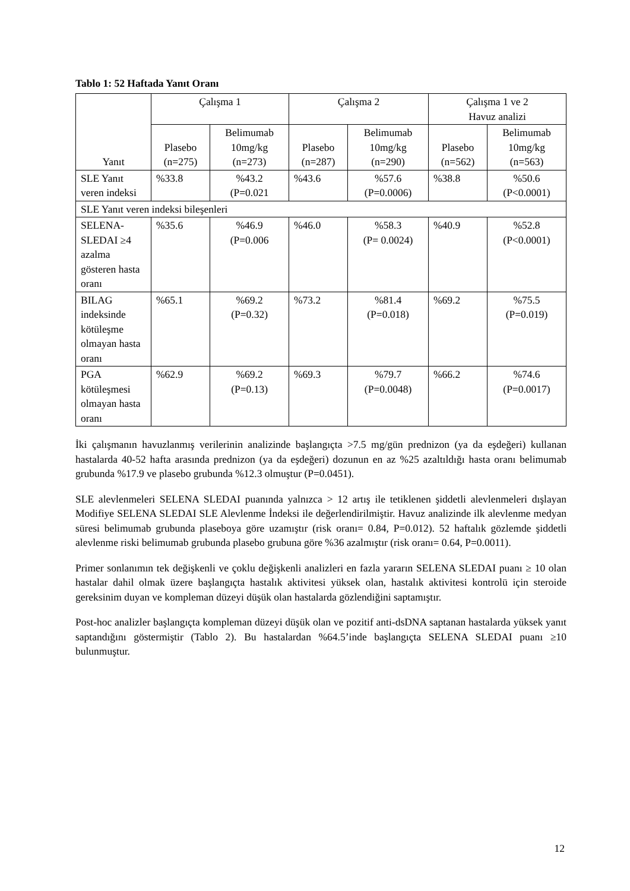Tablo 1: 52 Haftada Yanıt Oranı
| Yanıt | Çalışma 1 | | Çalışma 2 | | Çalışma 1 ve 2 Havuz analizi | |
| --- | --- | --- | --- | --- | --- | --- |
| | Plasebo (n=275) | Belimumab 10mg/kg (n=273) | Plasebo (n=287) | Belimumab 10mg/kg (n=290) | Plasebo (n=562) | Belimumab 10mg/kg (n=563) |
| SLE Yanıt veren indeksi | %33.8 | %43.2 (P=0.021 | %43.6 | %57.6 (P=0.0006) | %38.8 | %50.6 (P<0.0001) |
| SLE Yanıt veren indeksi bileşenleri | | | | | | |
| SELENA-SLEDAI ≥4 azalma gösteren hasta oranı | %35.6 | %46.9 (P=0.006 | %46.0 | %58.3 (P= 0.0024) | %40.9 | %52.8 (P<0.0001) |
| BILAG indeksinde kötüleşme olmayan hasta oranı | %65.1 | %69.2 (P=0.32) | %73.2 | %81.4 (P=0.018) | %69.2 | %75.5 (P=0.019) |
| PGA kötüleşmesi olmayan hasta oranı | %62.9 | %69.2 (P=0.13) | %69.3 | %79.7 (P=0.0048) | %66.2 | %74.6 (P=0.0017) |
İki çalışmanın havuzlanmış verilerinin analizinde başlangıçta >7.5 mg/gün prednizon (ya da eşdeğeri) kullanan hastalarda 40-52 hafta arasında prednizon (ya da eşdeğeri) dozunun en az %25 azaltıldığı hasta oranı belimumab grubunda %17.9 ve plasebo grubunda %12.3 olmuştur (P=0.0451).
SLE alevlenmeleri SELENA SLEDAI puanında yalnızca > 12 artış ile tetiklenen şiddetli alevlenmeleri dışlayan Modifiye SELENA SLEDAI SLE Alevlenme İndeksi ile değerlendirilmiştir. Havuz analizinde ilk alevlenme medyan süresi belimumab grubunda plaseboya göre uzamıştır (risk oranı= 0.84, P=0.012). 52 haftalık gözlemde şiddetli alevlenme riski belimumab grubunda plasebo grubuna göre %36 azalmıştır (risk oranı= 0.64, P=0.0011).
Primer sonlanımın tek değişkenli ve çoklu değişkenli analizleri en fazla yararın SELENA SLEDAI puanı ≥ 10 olan hastalar dahil olmak üzere başlangıçta hastalık aktivitesi yüksek olan, hastalık aktivitesi kontrolü için steroide gereksinim duyan ve kompleman düzeyi düşük olan hastalarda gözlendiğini saptamıştır.
Post-hoc analizler başlangıçta kompleman düzeyi düşük olan ve pozitif anti-dsDNA saptanan hastalarda yüksek yanıt saptandığını göstermiştir (Tablo 2). Bu hastalardan %64.5’inde başlangıçta SELENA SLEDAI puanı ≥10 bulunmuştur.
12